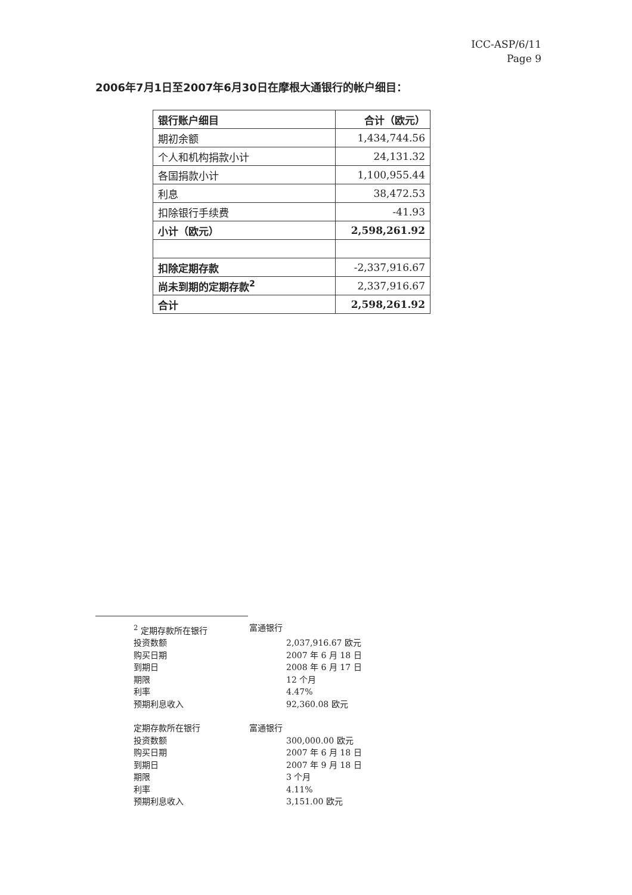ICC-ASP/6/11
Page 9
2006年7月1日至2007年6月30日在摩根大通银行的帐户细目：
| 银行账户细目 | 合计（欧元） |
| 期初余额 | 1,434,744.56 |
| 个人和机构捐款小计 | 24,131.32 |
| 各国捐款小计 | 1,100,955.44 |
| 利息 | 38,472.53 |
| 扣除银行手续费 | -41.93 |
| 小计（欧元） | 2,598,261.92 |
| 扣除定期存款 | -2,337,916.67 |
| 尚未到期的定期存款<sup>2</sup> | 2,337,916.67 |
| 合计 | 2,598,261.92 |
| <sup>2</sup> 定期存款所在银行 | 富通银行 |
| 投资数额 | 2,037,916.67 欧元 |
| 购买日期 | 2007 年 6 月 18 日 |
| 到期日 | 2008 年 6 月 17 日 |
| 期限 | 12 个月 |
| 利率 | 4.47% |
| 预期利息收入 | 92,360.08 欧元 |
| 定期存款所在银行 | 富通银行 |
| 投资数额 | 300,000.00 欧元 |
| 购买日期 | 2007 年 6 月 18 日 |
| 到期日 | 2007 年 9 月 18 日 |
| 期限 | 3 个月 |
| 利率 | 4.11% |
| 预期利息收入 | 3,151.00 欧元 |